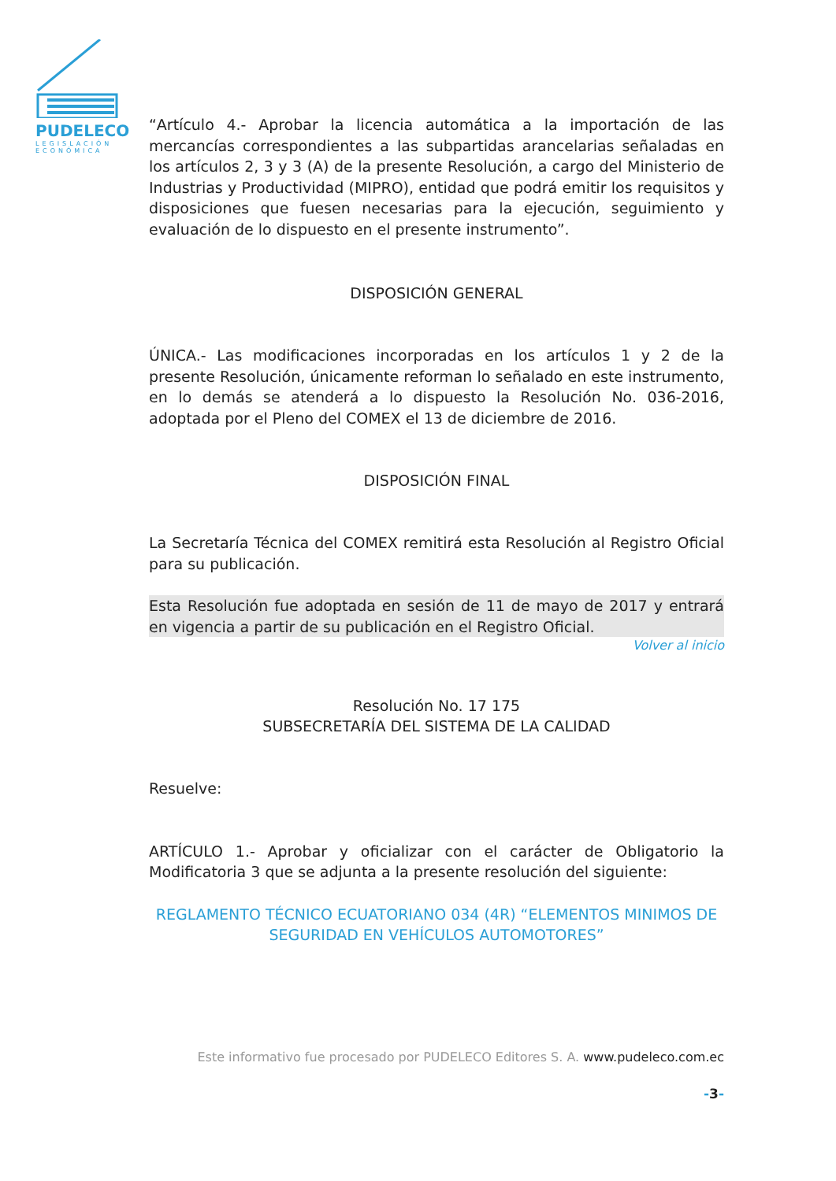PUDELECO
LEGISLACIÓN
ECONÓMICA
“Artículo 4.- Aprobar la licencia automática a la importación de las mercancías correspondientes a las subpartidas arancelarias señaladas en los artículos 2, 3 y 3 (A) de la presente Resolución, a cargo del Ministerio de Industrias y Productividad (MIPRO), entidad que podrá emitir los requisitos y disposiciones que fuesen necesarias para la ejecución, seguimiento y evaluación de lo dispuesto en el presente instrumento”.
DISPOSICIÓN GENERAL
ÚNICA.- Las modificaciones incorporadas en los artículos 1 y 2 de la presente Resolución, únicamente reforman lo señalado en este instrumento, en lo demás se atenderá a lo dispuesto la Resolución No. 036-2016, adoptada por el Pleno del COMEX el 13 de diciembre de 2016.
DISPOSICIÓN FINAL
La Secretaría Técnica del COMEX remitirá esta Resolución al Registro Oficial para su publicación.
Esta Resolución fue adoptada en sesión de 11 de mayo de 2017 y entrará en vigencia a partir de su publicación en el Registro Oficial.
Volver al inicio
Resolución No. 17 175
SUBSECRETARÍA DEL SISTEMA DE LA CALIDAD
Resuelve:
ARTÍCULO 1.- Aprobar y oficializar con el carácter de Obligatorio la Modificatoria 3 que se adjunta a la presente resolución del siguiente:
REGLAMENTO TÉCNICO ECUATORIANO 034 (4R) “ELEMENTOS MINIMOS DE SEGURIDAD EN VEHÍCULOS AUTOMOTORES”
Este informativo fue procesado por PUDELECO Editores S. A. www.pudeleco.com.ec
-3-